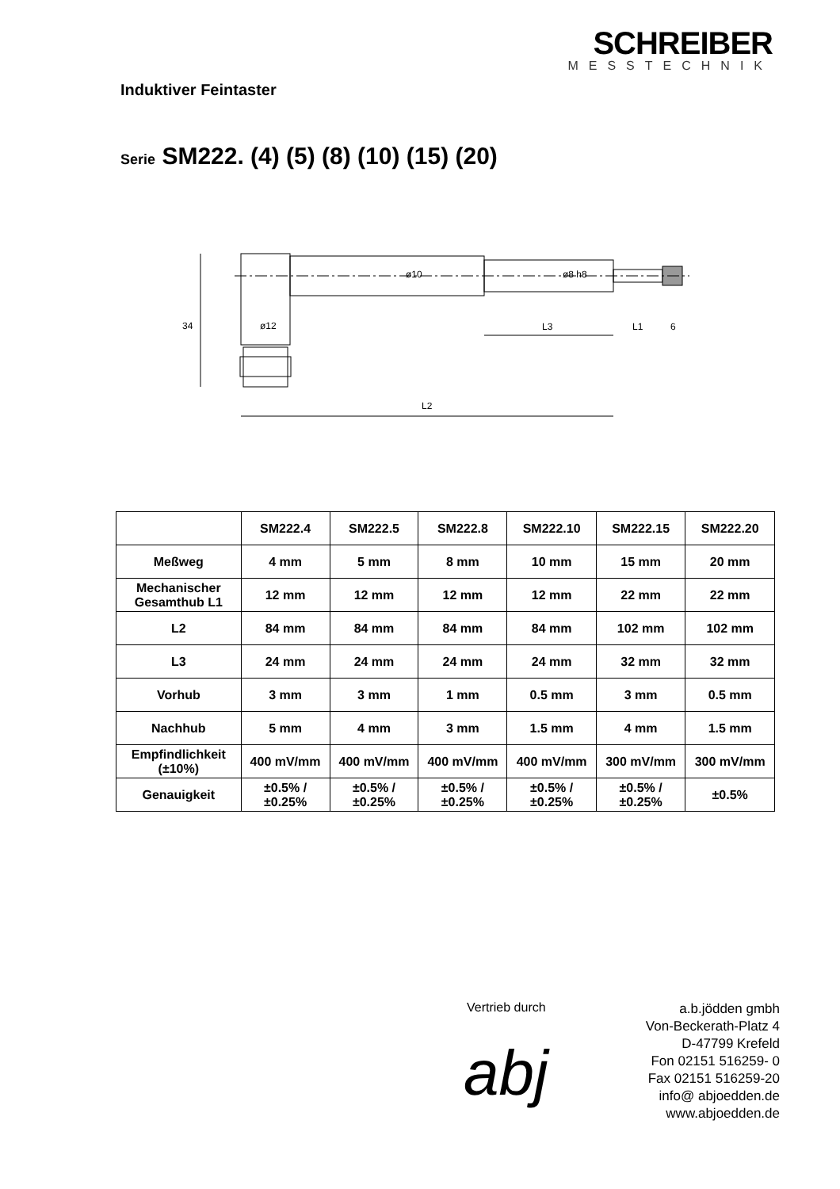SCHREIBER
MESSTECHNIK
Induktiver Feintaster
Serie SM222. (4) (5) (8) (10) (15) (20)
ø12
L3
L1
6
L2
34
ø10
ø8 h8
| | SM222.4 | SM222.5 | SM222.8 | SM222.10 | SM222.15 | SM222.20 |
| --- | --- | --- | --- | --- | --- | --- |
| Meßweg | 4 mm | 5 mm | 8 mm | 10 mm | 15 mm | 20 mm |
| Mechanischer Gesamthub L1 | 12 mm | 12 mm | 12 mm | 12 mm | 22 mm | 22 mm |
| L2 | 84 mm | 84 mm | 84 mm | 84 mm | 102 mm | 102 mm |
| L3 | 24 mm | 24 mm | 24 mm | 24 mm | 32 mm | 32 mm |
| Vorhub | 3 mm | 3 mm | 1 mm | 0.5 mm | 3 mm | 0.5 mm |
| Nachhub | 5 mm | 4 mm | 3 mm | 1.5 mm | 4 mm | 1.5 mm |
| Empfindlichkeit (±10%) | 400 mV/mm | 400 mV/mm | 400 mV/mm | 400 mV/mm | 300 mV/mm | 300 mV/mm |
| Genauigkeit | ±0.5% / ±0.25% | ±0.5% / ±0.25% | ±0.5% / ±0.25% | ±0.5% / ±0.25% | ±0.5% / ±0.25% | ±0.5% |
Vertrieb durch
abj
a.b.jödden gmbh
Von-Beckerath-Platz 4
D-47799 Krefeld
Fon 02151 516259- 0
Fax 02151 516259-20
info@ abjoedden.de
www.abjoedden.de